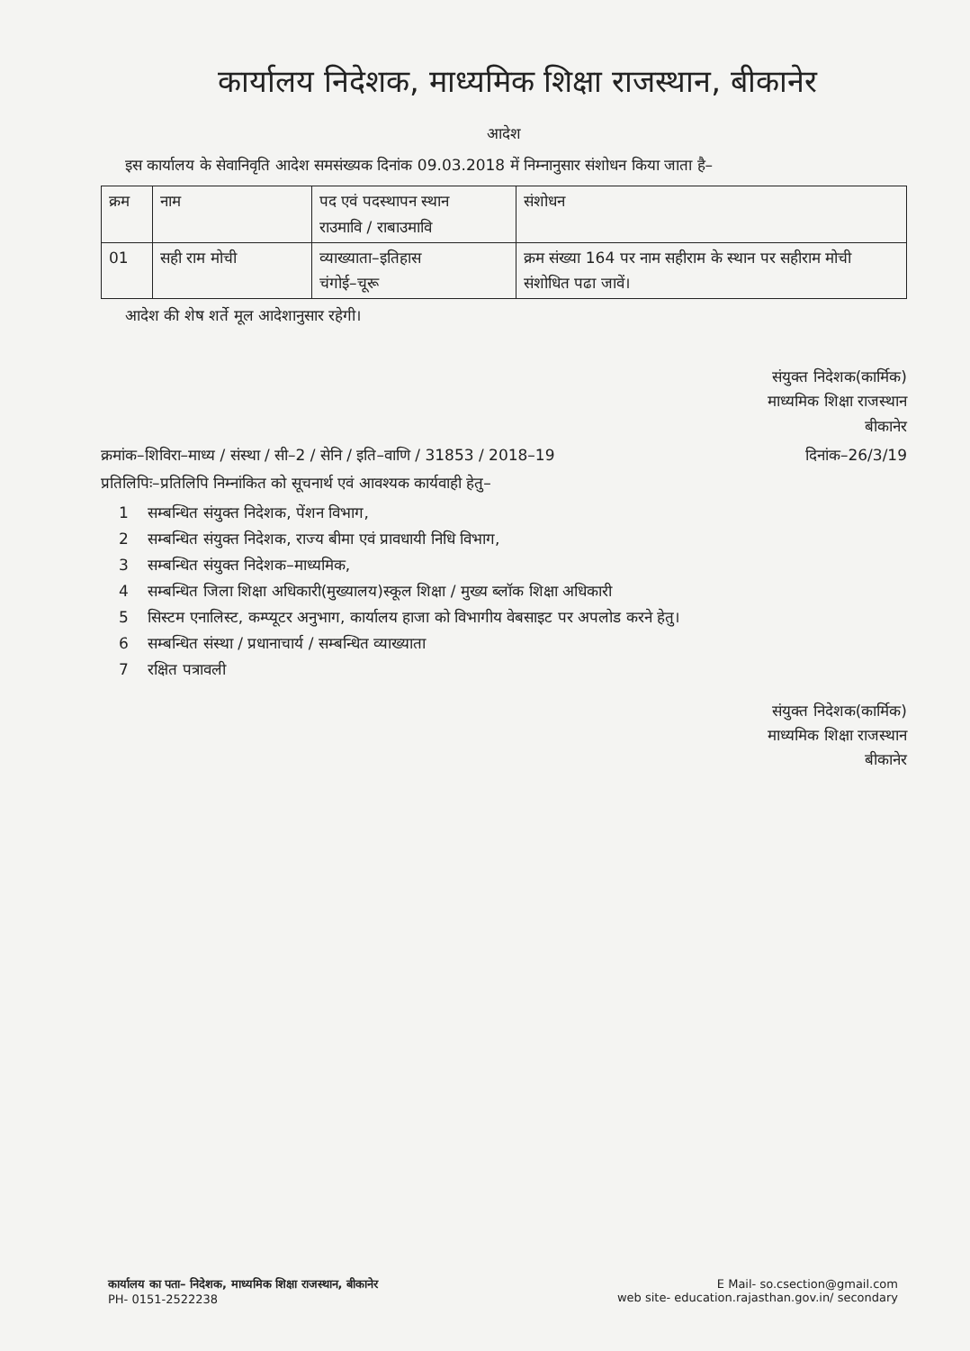कार्यालय निदेशक, माध्यमिक शिक्षा राजस्थान, बीकानेर
आदेश
इस कार्यालय के सेवानिवृति आदेश समसंख्यक दिनांक 09.03.2018 में निम्नानुसार संशोधन किया जाता है–
| क्रम | नाम | पद एवं पदस्थापन स्थान राउमावि / राबाउमावि | संशोधन |
| --- | --- | --- | --- |
| 01 | सही राम मोची | व्याख्याता–इतिहास चंगोई–चूरू | क्रम संख्या 164 पर नाम सहीराम के स्थान पर सहीराम मोची संशोधित पढा जावें। |
आदेश की शेष शर्ते मूल आदेशानुसार रहेगी।
संयुक्त निदेशक(कार्मिक)
माध्यमिक शिक्षा राजस्थान
बीकानेर
क्रमांक–शिविरा–माध्य / संस्था / सी–2 / सेनि / इति–वाणि / 31853 / 2018–19 दिनांक–26/3/19
प्रतिलिपिः–प्रतिलिपि निम्नांकित को सूचनार्थ एवं आवश्यक कार्यवाही हेतु–
1 सम्बन्धित संयुक्त निदेशक, पेंशन विभाग,
2 सम्बन्धित संयुक्त निदेशक, राज्य बीमा एवं प्रावधायी निधि विभाग,
3 सम्बन्धित संयुक्त निदेशक–माध्यमिक,
4 सम्बन्धित जिला शिक्षा अधिकारी(मुख्यालय)स्कूल शिक्षा / मुख्य ब्लॉक शिक्षा अधिकारी
5 सिस्टम एनालिस्ट, कम्प्यूटर अनुभाग, कार्यालय हाजा को विभागीय वेबसाइट पर अपलोड करने हेतु।
6 सम्बन्धित संस्था / प्रधानाचार्य / सम्बन्धित व्याख्याता
7 रक्षित पत्रावली
संयुक्त निदेशक(कार्मिक)
माध्यमिक शिक्षा राजस्थान
बीकानेर
कार्यालय का पता– निदेशक, माध्यमिक शिक्षा राजस्थान, बीकानेर
PH- 0151-2522238
E Mail- so.csection@gmail.com
web site- education.rajasthan.gov.in/ secondary